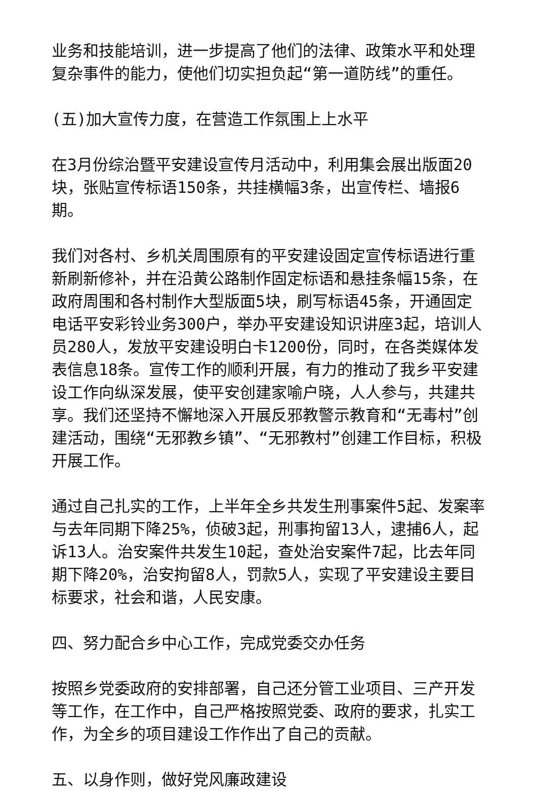业务和技能培训，进一步提高了他们的法律、政策水平和处理复杂事件的能力，使他们切实担负起“第一道防线”的重任。
(五)加大宣传力度，在营造工作氛围上上水平
在3月份综治暨平安建设宣传月活动中，利用集会展出版面20块，张贴宣传标语150条，共挂横幅3条，出宣传栏、墙报6期。
我们对各村、乡机关周围原有的平安建设固定宣传标语进行重新刷新修补，并在沿黄公路制作固定标语和悬挂条幅15条，在政府周围和各村制作大型版面5块，刷写标语45条，开通固定电话平安彩铃业务300户，举办平安建设知识讲座3起，培训人员280人，发放平安建设明白卡1200份，同时，在各类媒体发表信息18条。宣传工作的顺利开展，有力的推动了我乡平安建设工作向纵深发展，使平安创建家喻户晓，人人参与，共建共享。我们还坚持不懈地深入开展反邪教警示教育和“无毒村”创建活动，围绕“无邪教乡镇”、“无邪教村”创建工作目标，积极开展工作。
通过自己扎实的工作，上半年全乡共发生刑事案件5起、发案率与去年同期下降25%，侦破3起，刑事拘留13人，逮捕6人，起诉13人。治安案件共发生10起，查处治安案件7起，比去年同期下降20%，治安拘留8人，罚款5人，实现了平安建设主要目标要求，社会和谐，人民安康。
四、努力配合乡中心工作，完成党委交办任务
按照乡党委政府的安排部署，自己还分管工业项目、三产开发等工作，在工作中，自己严格按照党委、政府的要求，扎实工作，为全乡的项目建设工作作出了自己的贡献。
五、以身作则，做好党风廉政建设